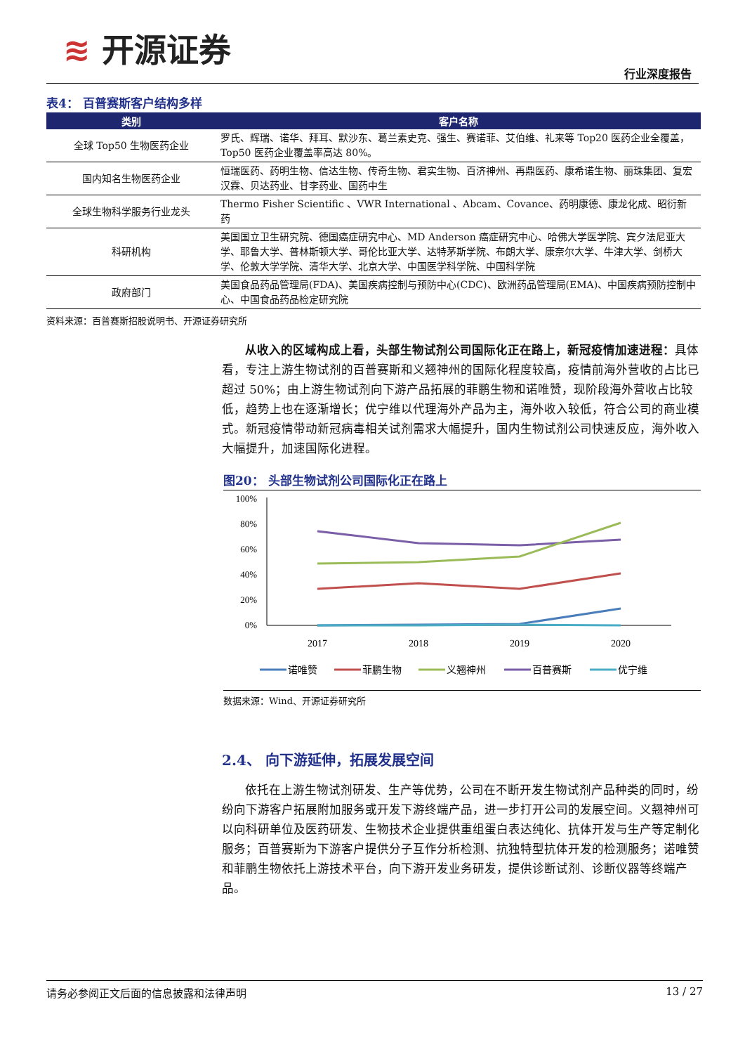≋ 开源证券
行业深度报告
表4： 百普赛斯客户结构多样
| 类别 | 客户名称 |
| --- | --- |
| 全球 Top50 生物医药企业 | 罗氏、辉瑞、诺华、拜耳、默沙东、葛兰素史克、强生、赛诺菲、艾伯维、礼来等 Top20 医药企业全覆盖，Top50 医药企业覆盖率高达 80%。 |
| 国内知名生物医药企业 | 恒瑞医药、药明生物、信达生物、传奇生物、君实生物、百济神州、再鼎医药、康希诺生物、丽珠集团、复宏汉霖、贝达药业、甘李药业、国药中生 |
| 全球生物科学服务行业龙头 | Thermo Fisher Scientific 、VWR International 、Abcam、Covance、药明康德、康龙化成、昭衍新药 |
| 科研机构 | 美国国立卫生研究院、德国癌症研究中心、MD Anderson 癌症研究中心、哈佛大学医学院、宾夕法尼亚大学、耶鲁大学、普林斯顿大学、哥伦比亚大学、达特茅斯学院、布朗大学、康奈尔大学、牛津大学、剑桥大学、伦敦大学学院、清华大学、北京大学、中国医学科学院、中国科学院 |
| 政府部门 | 美国食品药品管理局(FDA)、美国疾病控制与预防中心(CDC)、欧洲药品管理局(EMA)、中国疾病预防控制中心、中国食品药品检定研究院 |
资料来源：百普赛斯招股说明书、开源证券研究所
从收入的区域构成上看，头部生物试剂公司国际化正在路上，新冠疫情加速进程：具体看，专注上游生物试剂的百普赛斯和义翘神州的国际化程度较高，疫情前海外营收的占比已超过 50%；由上游生物试剂向下游产品拓展的菲鹏生物和诺唯赞，现阶段海外营收占比较低，趋势上也在逐渐增长；优宁维以代理海外产品为主，海外收入较低，符合公司的商业模式。新冠疫情带动新冠病毒相关试剂需求大幅提升，国内生物试剂公司快速反应，海外收入大幅提升，加速国际化进程。
图20： 头部生物试剂公司国际化正在路上
100%
80%
60%
40%
20%
0%
2017
2018
2019
2020
诺唯赞
菲鹏生物
义翘神州
百普赛斯
优宁维
数据来源：Wind、开源证券研究所
2.4、 向下游延伸，拓展发展空间
依托在上游生物试剂研发、生产等优势，公司在不断开发生物试剂产品种类的同时，纷纷向下游客户拓展附加服务或开发下游终端产品，进一步打开公司的发展空间。义翘神州可以向科研单位及医药研发、生物技术企业提供重组蛋白表达纯化、抗体开发与生产等定制化服务；百普赛斯为下游客户提供分子互作分析检测、抗独特型抗体开发的检测服务；诺唯赞和菲鹏生物依托上游技术平台，向下游开发业务研发，提供诊断试剂、诊断仪器等终端产品。
请务必参阅正文后面的信息披露和法律声明 13 / 27